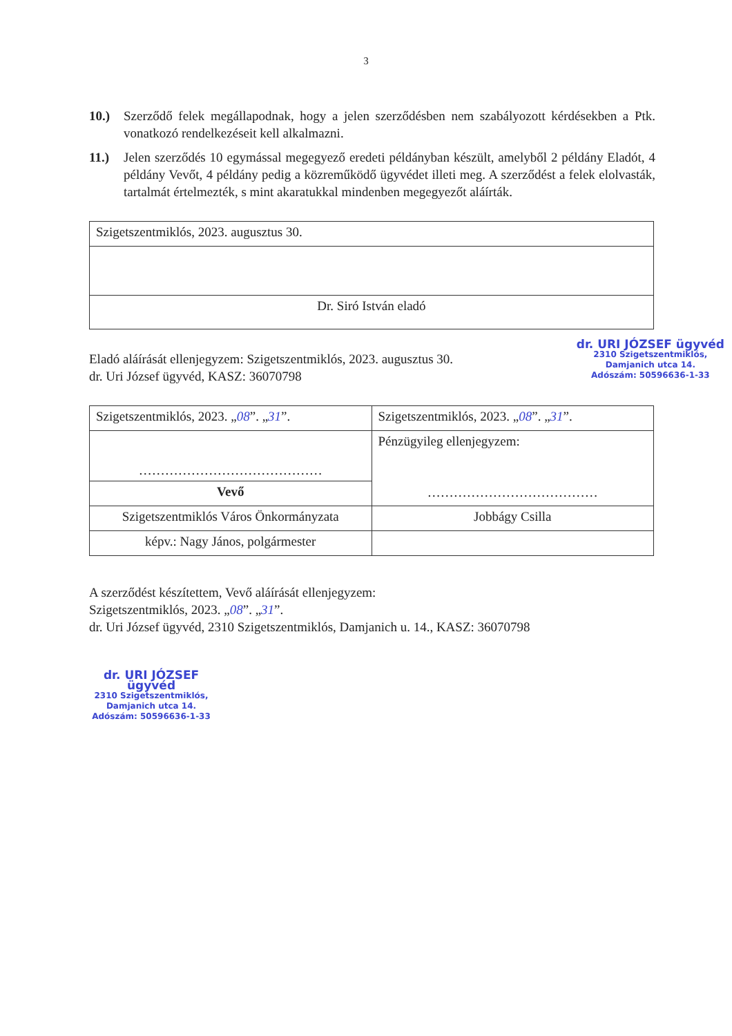3
10.) Szerződő felek megállapodnak, hogy a jelen szerződésben nem szabályozott kérdésekben a Ptk. vonatkozó rendelkezéseit kell alkalmazni.
11.) Jelen szerződés 10 egymással megegyező eredeti példányban készült, amelyből 2 példány Eladót, 4 példány Vevőt, 4 példány pedig a közreműködő ügyvédet illeti meg. A szerződést a felek elolvasták, tartalmát értelmezték, s mint akaratukkal mindenben megegyezőt aláírták.
| Szigetszentmiklós, 2023. augusztus 30. |
| Dr. Siró István eladó |
Eladó aláírását ellenjegyzem: Szigetszentmiklós, 2023. augusztus 30.
dr. Uri József ügyvéd, KASZ: 36070798
dr. URI JÓZSEF ügyvéd
2310 Szigetszentmiklós,
Damjanich utca 14.
Adószám: 50596636-1-33
| Szigetszentmiklós, 2023. „ 08 ”. „ 31 ”. | Szigetszentmiklós, 2023. „ 08 ”. „ 31 ”. |
| …………………………………… | Pénzügyileg ellenjegyzem: ………………………………… |
| Vevő | |
| Szigetszentmiklós Város Önkormányzata | Jobbágy Csilla |
| képv.: Nagy János, polgármester | |
A szerződést készítettem, Vevő aláírását ellenjegyzem:
Szigetszentmiklós, 2023. „08”. „31”.
dr. Uri József ügyvéd, 2310 Szigetszentmiklós, Damjanich u. 14., KASZ: 36070798
dr. URI JÓZSEF ügyvéd
2310 Szigetszentmiklós,
Damjanich utca 14.
Adószám: 50596636-1-33